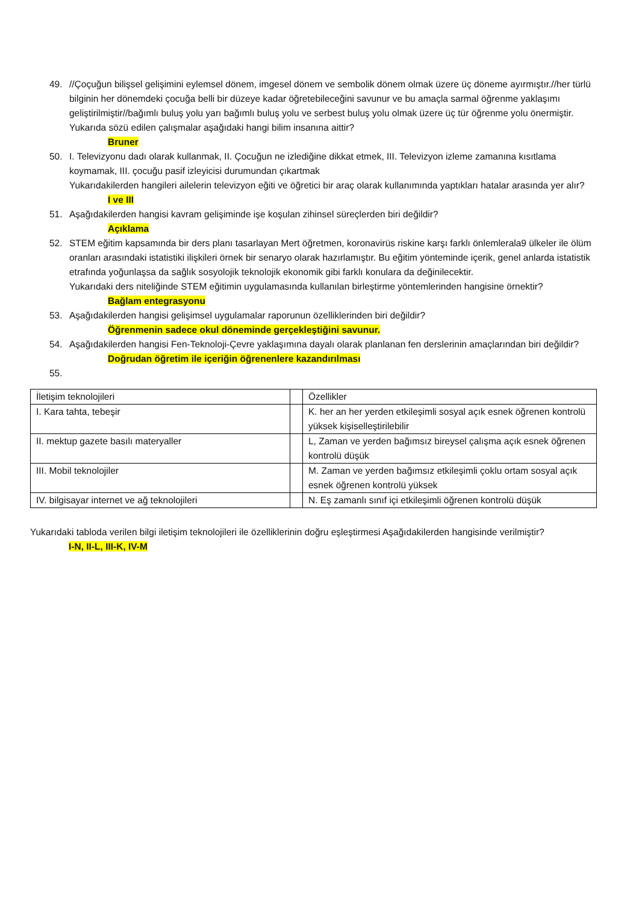49. //Çoçuğun bilişsel gelişimini eylemsel dönem, imgesel dönem ve sembolik dönem olmak üzere üç döneme ayırmıştır.//her türlü bilginin her dönemdeki çocuğa belli bir düzeye kadar öğretebileceğini savunur ve bu amaçla sarmal öğrenme yaklaşımı geliştirilmiştir//bağımlı buluş yolu yarı bağımlı buluş yolu ve serbest buluş yolu olmak üzere üç tür öğrenme yolu önermiştir.
Yukarıda sözü edilen çalışmalar aşağıdaki hangi bilim insanına aittir?
Bruner
50. I. Televizyonu dadı olarak kullanmak, II. Çocuğun ne izlediğine dikkat etmek, III. Televizyon izleme zamanına kısıtlama koymamak, III. çocuğu pasif izleyicisi durumundan çıkartmak
Yukarıdakilerden hangileri ailelerin televizyon eğiti ve öğretici bir araç olarak kullanımında yaptıkları hatalar arasında yer alır?
I ve III
51. Aşağıdakilerden hangisi kavram gelişiminde işe koşulan zihinsel süreçlerden biri değildir?
Açıklama
52. STEM eğitim kapsamında bir ders planı tasarlayan Mert öğretmen, koronavirüs riskine karşı farklı önlemlerala9 ülkeler ile ölüm oranları arasındaki istatistiki ilişkileri örnek bir senaryo olarak hazırlamıştır. Bu eğitim yönteminde içerik, genel anlarda istatistik etrafında yoğunlaşsa da sağlık sosyolojik teknolojik ekonomik gibi farklı konulara da değinilecektir.
Yukarıdaki ders niteliğinde STEM eğitimin uygulamasında kullanılan birleştirme yöntemlerinden hangisine örnektir?
Bağlam entegrasyonu
53. Aşağıdakilerden hangisi gelişimsel uygulamalar raporunun özelliklerinden biri değildir?
Öğrenmenin sadece okul döneminde gerçekleştiğini savunur.
54. Aşağıdakilerden hangisi Fen-Teknoloji-Çevre yaklaşımına dayalı olarak planlanan fen derslerinin amaçlarından biri değildir?
Doğrudan öğretim ile içeriğin öğrenenlere kazandırılması
55.
| İletişim teknolojileri | | Özellikler |
| I. Kara tahta, tebeşir | | K. her an her yerden etkileşimli sosyal açık esnek öğrenen kontrolü yüksek kişiselleştirilebilir |
| II. mektup gazete basılı materyaller | | L, Zaman ve yerden bağımsız bireysel çalışma açık esnek öğrenen kontrolü düşük |
| III. Mobil teknolojiler | | M. Zaman ve yerden bağımsız etkileşimli çoklu ortam sosyal açık esnek öğrenen kontrolü yüksek |
| IV. bilgisayar internet ve ağ teknolojileri | | N. Eş zamanlı sınıf içi etkileşimli öğrenen kontrolü düşük |
Yukarıdaki tabloda verilen bilgi iletişim teknolojileri ile özelliklerinin doğru eşleştirmesi Aşağıdakilerden hangisinde verilmiştir?
I-N, II-L, III-K, IV-M